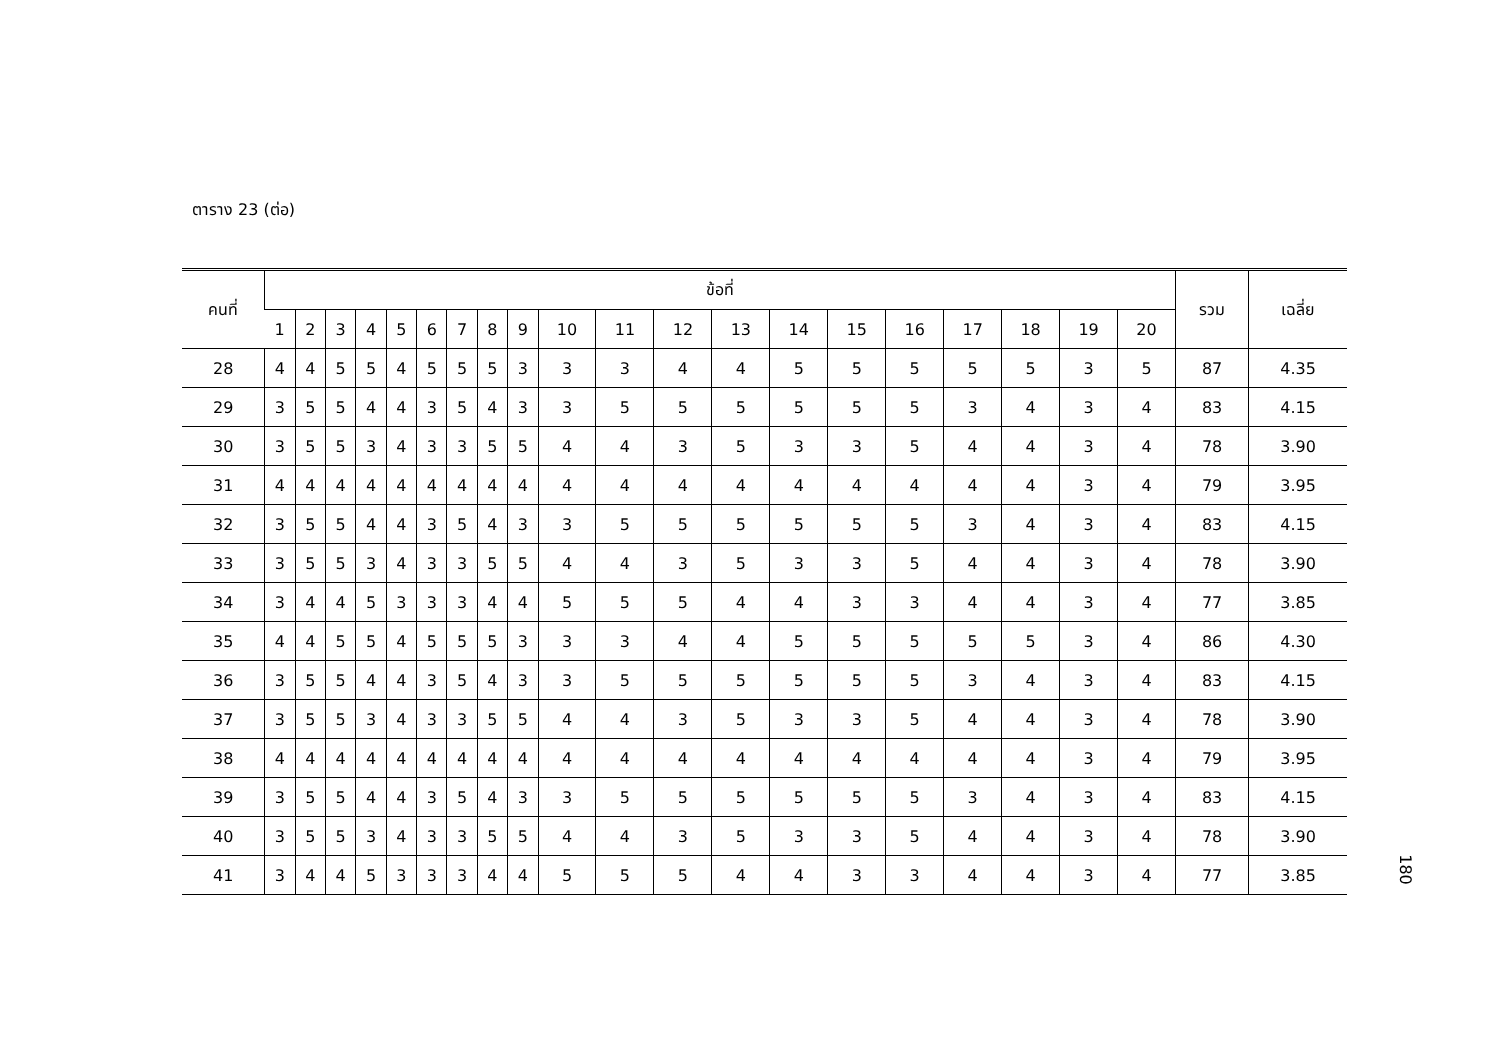ตาราง 23 (ต่อ)
| คนที่ | ข้อที่ | | | | | | | | | | | | | | | | | | | | รวม | เฉลี่ย |
| --- | --- | --- | --- | --- | --- | --- | --- | --- | --- | --- | --- | --- | --- | --- | --- | --- | --- | --- | --- | --- | --- | --- |
| | 1 | 2 | 3 | 4 | 5 | 6 | 7 | 8 | 9 | 10 | 11 | 12 | 13 | 14 | 15 | 16 | 17 | 18 | 19 | 20 | | |
| 28 | 4 | 4 | 5 | 5 | 4 | 5 | 5 | 5 | 3 | 3 | 3 | 4 | 4 | 5 | 5 | 5 | 5 | 5 | 3 | 5 | 87 | 4.35 |
| 29 | 3 | 5 | 5 | 4 | 4 | 3 | 5 | 4 | 3 | 3 | 5 | 5 | 5 | 5 | 5 | 5 | 3 | 4 | 3 | 4 | 83 | 4.15 |
| 30 | 3 | 5 | 5 | 3 | 4 | 3 | 3 | 5 | 5 | 4 | 4 | 3 | 5 | 3 | 3 | 5 | 4 | 4 | 3 | 4 | 78 | 3.90 |
| 31 | 4 | 4 | 4 | 4 | 4 | 4 | 4 | 4 | 4 | 4 | 4 | 4 | 4 | 4 | 4 | 4 | 4 | 4 | 3 | 4 | 79 | 3.95 |
| 32 | 3 | 5 | 5 | 4 | 4 | 3 | 5 | 4 | 3 | 3 | 5 | 5 | 5 | 5 | 5 | 5 | 3 | 4 | 3 | 4 | 83 | 4.15 |
| 33 | 3 | 5 | 5 | 3 | 4 | 3 | 3 | 5 | 5 | 4 | 4 | 3 | 5 | 3 | 3 | 5 | 4 | 4 | 3 | 4 | 78 | 3.90 |
| 34 | 3 | 4 | 4 | 5 | 3 | 3 | 3 | 4 | 4 | 5 | 5 | 5 | 4 | 4 | 3 | 3 | 4 | 4 | 3 | 4 | 77 | 3.85 |
| 35 | 4 | 4 | 5 | 5 | 4 | 5 | 5 | 5 | 3 | 3 | 3 | 4 | 4 | 5 | 5 | 5 | 5 | 5 | 3 | 4 | 86 | 4.30 |
| 36 | 3 | 5 | 5 | 4 | 4 | 3 | 5 | 4 | 3 | 3 | 5 | 5 | 5 | 5 | 5 | 5 | 3 | 4 | 3 | 4 | 83 | 4.15 |
| 37 | 3 | 5 | 5 | 3 | 4 | 3 | 3 | 5 | 5 | 4 | 4 | 3 | 5 | 3 | 3 | 5 | 4 | 4 | 3 | 4 | 78 | 3.90 |
| 38 | 4 | 4 | 4 | 4 | 4 | 4 | 4 | 4 | 4 | 4 | 4 | 4 | 4 | 4 | 4 | 4 | 4 | 4 | 3 | 4 | 79 | 3.95 |
| 39 | 3 | 5 | 5 | 4 | 4 | 3 | 5 | 4 | 3 | 3 | 5 | 5 | 5 | 5 | 5 | 5 | 3 | 4 | 3 | 4 | 83 | 4.15 |
| 40 | 3 | 5 | 5 | 3 | 4 | 3 | 3 | 5 | 5 | 4 | 4 | 3 | 5 | 3 | 3 | 5 | 4 | 4 | 3 | 4 | 78 | 3.90 |
| 41 | 3 | 4 | 4 | 5 | 3 | 3 | 3 | 4 | 4 | 5 | 5 | 5 | 4 | 4 | 3 | 3 | 4 | 4 | 3 | 4 | 77 | 3.85 |
180